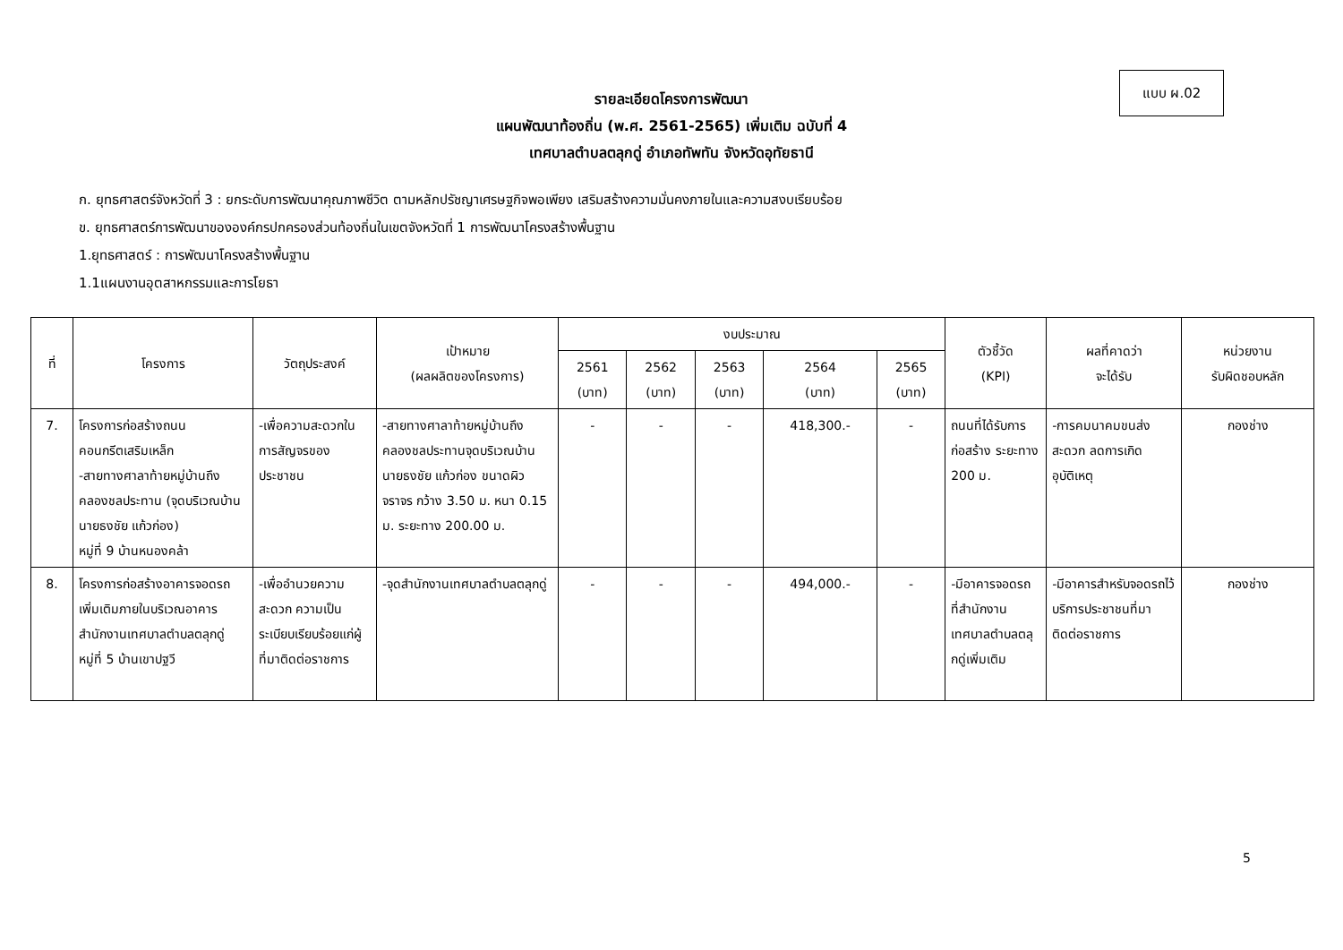แบบ ผ.02
รายละเอียดโครงการพัฒนา
แผนพัฒนาท้องถิ่น (พ.ศ. 2561-2565) เพิ่มเติม ฉบับที่ 4
เทศบาลตำบลตลุกดู่ อำเภอทัพทัน จังหวัดอุทัยธานี
ก. ยุทธศาสตร์จังหวัดที่ 3 : ยกระดับการพัฒนาคุณภาพชีวิต ตามหลักปรัชญาเศรษฐกิจพอเพียง เสริมสร้างความมั่นคงภายในและความสงบเรียบร้อย
ข. ยุทธศาสตร์การพัฒนาขององค์กรปกครองส่วนท้องถิ่นในเขตจังหวัดที่ 1 การพัฒนาโครงสร้างพื้นฐาน
1.ยุทธศาสตร์ : การพัฒนาโครงสร้างพื้นฐาน
1.1แผนงานอุตสาหกรรมและการโยธา
| ที่ | โครงการ | วัตถุประสงค์ | เป้าหมาย (ผลผลิตของโครงการ) | งบประมาณ | | | | | ตัวชี้วัด (KPI) | ผลที่คาดว่า จะได้รับ | หน่วยงาน รับผิดชอบหลัก |
| --- | --- | --- | --- | --- | --- | --- | --- | --- | --- | --- | --- |
| | | | | 2561 (บาท) | 2562 (บาท) | 2563 (บาท) | 2564 (บาท) | 2565 (บาท) | | | |
| 7. | โครงการก่อสร้างถนนคอนกรีตเสริมเหล็ก -สายทางศาลาท้ายหมู่บ้านถึงคลองชลประทาน (จุดบริเวณบ้านนายธงชัย แก้วก่อง) หมู่ที่ 9 บ้านหนองคล้า | -เพื่อความสะดวกในการสัญจรของประชาชน | -สายทางศาลาท้ายหมู่บ้านถึงคลองชลประทานจุดบริเวณบ้านนายธงชัย แก้วก่อง ขนาดผิวจราจร กว้าง 3.50 ม. หนา 0.15 ม. ระยะทาง 200.00 ม. | - | - | - | 418,300.- | - | ถนนที่ได้รับการก่อสร้าง ระยะทาง 200 ม. | -การคมนาคมขนส่งสะดวก ลดการเกิดอุบัติเหตุ | กองช่าง |
| 8. | โครงการก่อสร้างอาคารจอดรถเพิ่มเติมภายในบริเวณอาคารสำนักงานเทศบาลตำบลตลุกดู่ หมู่ที่ 5 บ้านเขาปฐวี | -เพื่ออำนวยความสะดวก ความเป็นระเบียบเรียบร้อยแก่ผู้ที่มาติดต่อราชการ | -จุดสำนักงานเทศบาลตำบลตลุกดู่ | - | - | - | 494,000.- | - | -มีอาคารจอดรถ ที่สำนักงานเทศบาลตำบลตลุกดู่เพิ่มเติม | -มีอาคารสำหรับจอดรถไว้บริการประชาชนที่มาติดต่อราชการ | กองช่าง |
5